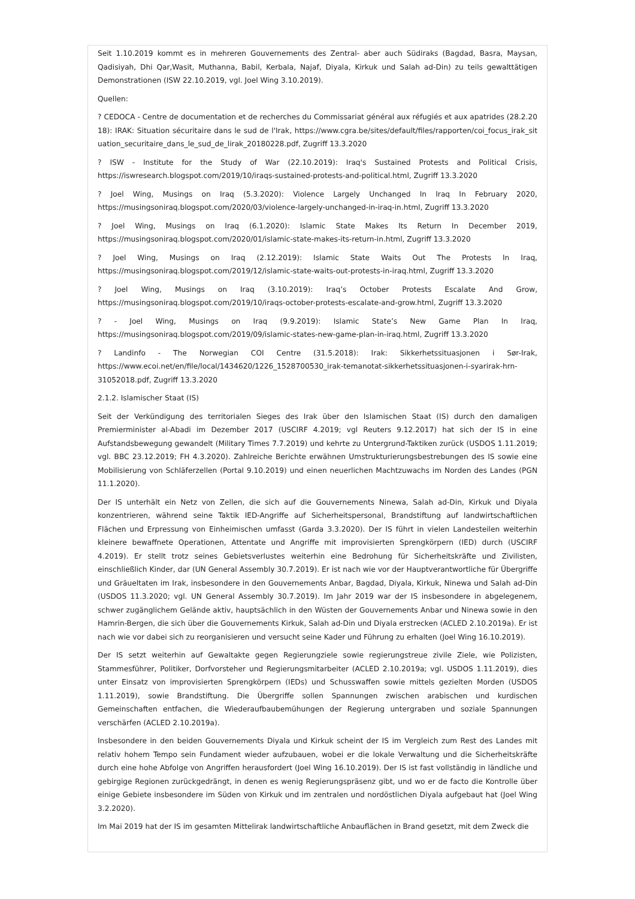Seit 1.10.2019 kommt es in mehreren Gouvernements des Zentral- aber auch Südiraks (Bagdad, Basra, Maysan, Qadisiyah, Dhi Qar,Wasit, Muthanna, Babil, Kerbala, Najaf, Diyala, Kirkuk und Salah ad-Din) zu teils gewalttätigen Demonstrationen (ISW 22.10.2019, vgl. Joel Wing 3.10.2019).
Quellen:
? CEDOCA - Centre de documentation et de recherches du Commissariat général aux réfugiés et aux apatrides (28.2.2018): IRAK: Situation sécuritaire dans le sud de l'Irak, https://www.cgra.be/sites/default/files/rapporten/coi_focus_irak_situation_securitaire_dans_le_sud_de_lirak_20180228.pdf, Zugriff 13.3.2020
? ISW - Institute for the Study of War (22.10.2019): Iraq's Sustained Protests and Political Crisis, https://iswresearch.blogspot.com/2019/10/iraqs-sustained-protests-and-political.html, Zugriff 13.3.2020
? Joel Wing, Musings on Iraq (5.3.2020): Violence Largely Unchanged In Iraq In February 2020, https://musingsoniraq.blogspot.com/2020/03/violence-largely-unchanged-in-iraq-in.html, Zugriff 13.3.2020
? Joel Wing, Musings on Iraq (6.1.2020): Islamic State Makes Its Return In December 2019, https://musingsoniraq.blogspot.com/2020/01/islamic-state-makes-its-return-in.html, Zugriff 13.3.2020
? Joel Wing, Musings on Iraq (2.12.2019): Islamic State Waits Out The Protests In Iraq, https://musingsoniraq.blogspot.com/2019/12/islamic-state-waits-out-protests-in-iraq.html, Zugriff 13.3.2020
? Joel Wing, Musings on Iraq (3.10.2019): Iraq’s October Protests Escalate And Grow, https://musingsoniraq.blogspot.com/2019/10/iraqs-october-protests-escalate-and-grow.html, Zugriff 13.3.2020
? - Joel Wing, Musings on Iraq (9.9.2019): Islamic State’s New Game Plan In Iraq, https://musingsoniraq.blogspot.com/2019/09/islamic-states-new-game-plan-in-iraq.html, Zugriff 13.3.2020
? Landinfo - The Norwegian COI Centre (31.5.2018): Irak: Sikkerhetssituasjonen i Sør-Irak, https://www.ecoi.net/en/file/local/1434620/1226_1528700530_irak-temanotat-sikkerhetssituasjonen-i-syarirak-hrn-31052018.pdf, Zugriff 13.3.2020
2.1.2. Islamischer Staat (IS)
Seit der Verkündigung des territorialen Sieges des Irak über den Islamischen Staat (IS) durch den damaligen Premierminister al-Abadi im Dezember 2017 (USCIRF 4.2019; vgl Reuters 9.12.2017) hat sich der IS in eine Aufstandsbewegung gewandelt (Military Times 7.7.2019) und kehrte zu Untergrund-Taktiken zurück (USDOS 1.11.2019; vgl. BBC 23.12.2019; FH 4.3.2020). Zahlreiche Berichte erwähnen Umstrukturierungsbestrebungen des IS sowie eine Mobilisierung von Schläferzellen (Portal 9.10.2019) und einen neuerlichen Machtzuwachs im Norden des Landes (PGN 11.1.2020).
Der IS unterhält ein Netz von Zellen, die sich auf die Gouvernements Ninewa, Salah ad-Din, Kirkuk und Diyala konzentrieren, während seine Taktik IED-Angriffe auf Sicherheitspersonal, Brandstiftung auf landwirtschaftlichen Flächen und Erpressung von Einheimischen umfasst (Garda 3.3.2020). Der IS führt in vielen Landesteilen weiterhin kleinere bewaffnete Operationen, Attentate und Angriffe mit improvisierten Sprengkörpern (IED) durch (USCIRF 4.2019). Er stellt trotz seines Gebietsverlustes weiterhin eine Bedrohung für Sicherheitskräfte und Zivilisten, einschließlich Kinder, dar (UN General Assembly 30.7.2019). Er ist nach wie vor der Hauptverantwortliche für Übergriffe und Gräueltaten im Irak, insbesondere in den Gouvernements Anbar, Bagdad, Diyala, Kirkuk, Ninewa und Salah ad-Din (USDOS 11.3.2020; vgl. UN General Assembly 30.7.2019). Im Jahr 2019 war der IS insbesondere in abgelegenem, schwer zugänglichem Gelände aktiv, hauptsächlich in den Wüsten der Gouvernements Anbar und Ninewa sowie in den Hamrin-Bergen, die sich über die Gouvernements Kirkuk, Salah ad-Din und Diyala erstrecken (ACLED 2.10.2019a). Er ist nach wie vor dabei sich zu reorganisieren und versucht seine Kader und Führung zu erhalten (Joel Wing 16.10.2019).
Der IS setzt weiterhin auf Gewaltakte gegen Regierungziele sowie regierungstreue zivile Ziele, wie Polizisten, Stammesführer, Politiker, Dorfvorsteher und Regierungsmitarbeiter (ACLED 2.10.2019a; vgl. USDOS 1.11.2019), dies unter Einsatz von improvisierten Sprengkörpern (IEDs) und Schusswaffen sowie mittels gezielten Morden (USDOS 1.11.2019), sowie Brandstiftung. Die Übergriffe sollen Spannungen zwischen arabischen und kurdischen Gemeinschaften entfachen, die Wiederaufbaubemühungen der Regierung untergraben und soziale Spannungen verschärfen (ACLED 2.10.2019a).
Insbesondere in den beiden Gouvernements Diyala und Kirkuk scheint der IS im Vergleich zum Rest des Landes mit relativ hohem Tempo sein Fundament wieder aufzubauen, wobei er die lokale Verwaltung und die Sicherheitskräfte durch eine hohe Abfolge von Angriffen herausfordert (Joel Wing 16.10.2019). Der IS ist fast vollständig in ländliche und gebirgige Regionen zurückgedrängt, in denen es wenig Regierungspräsenz gibt, und wo er de facto die Kontrolle über einige Gebiete insbesondere im Süden von Kirkuk und im zentralen und nordöstlichen Diyala aufgebaut hat (Joel Wing 3.2.2020).
Im Mai 2019 hat der IS im gesamten Mittelirak landwirtschaftliche Anbauflächen in Brand gesetzt, mit dem Zweck die